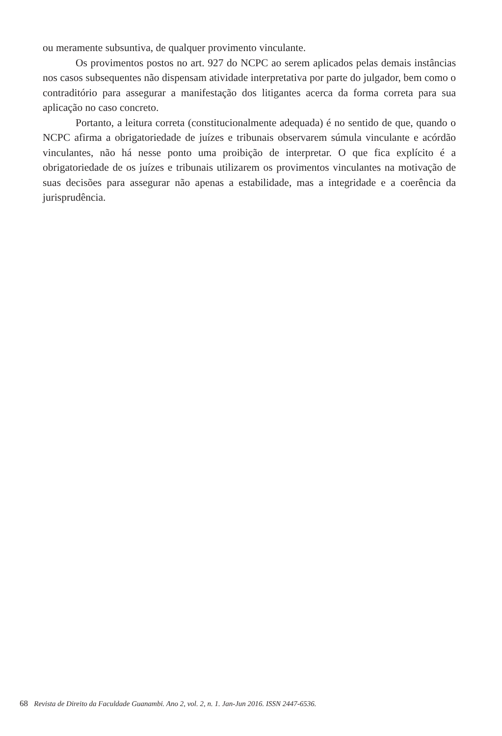ou meramente subsuntiva, de qualquer provimento vinculante.
Os provimentos postos no art. 927 do NCPC ao serem aplicados pelas demais instâncias nos casos subsequentes não dispensam atividade interpretativa por parte do julgador, bem como o contraditório para assegurar a manifestação dos litigantes acerca da forma correta para sua aplicação no caso concreto.
Portanto, a leitura correta (constitucionalmente adequada) é no sentido de que, quando o NCPC afirma a obrigatoriedade de juízes e tribunais observarem súmula vinculante e acórdão vinculantes, não há nesse ponto uma proibição de interpretar. O que fica explícito é a obrigatoriedade de os juízes e tribunais utilizarem os provimentos vinculantes na motivação de suas decisões para assegurar não apenas a estabilidade, mas a integridade e a coerência da jurisprudência.
68 Revista de Direito da Faculdade Guanambi. Ano 2, vol. 2, n. 1. Jan-Jun 2016. ISSN 2447-6536.